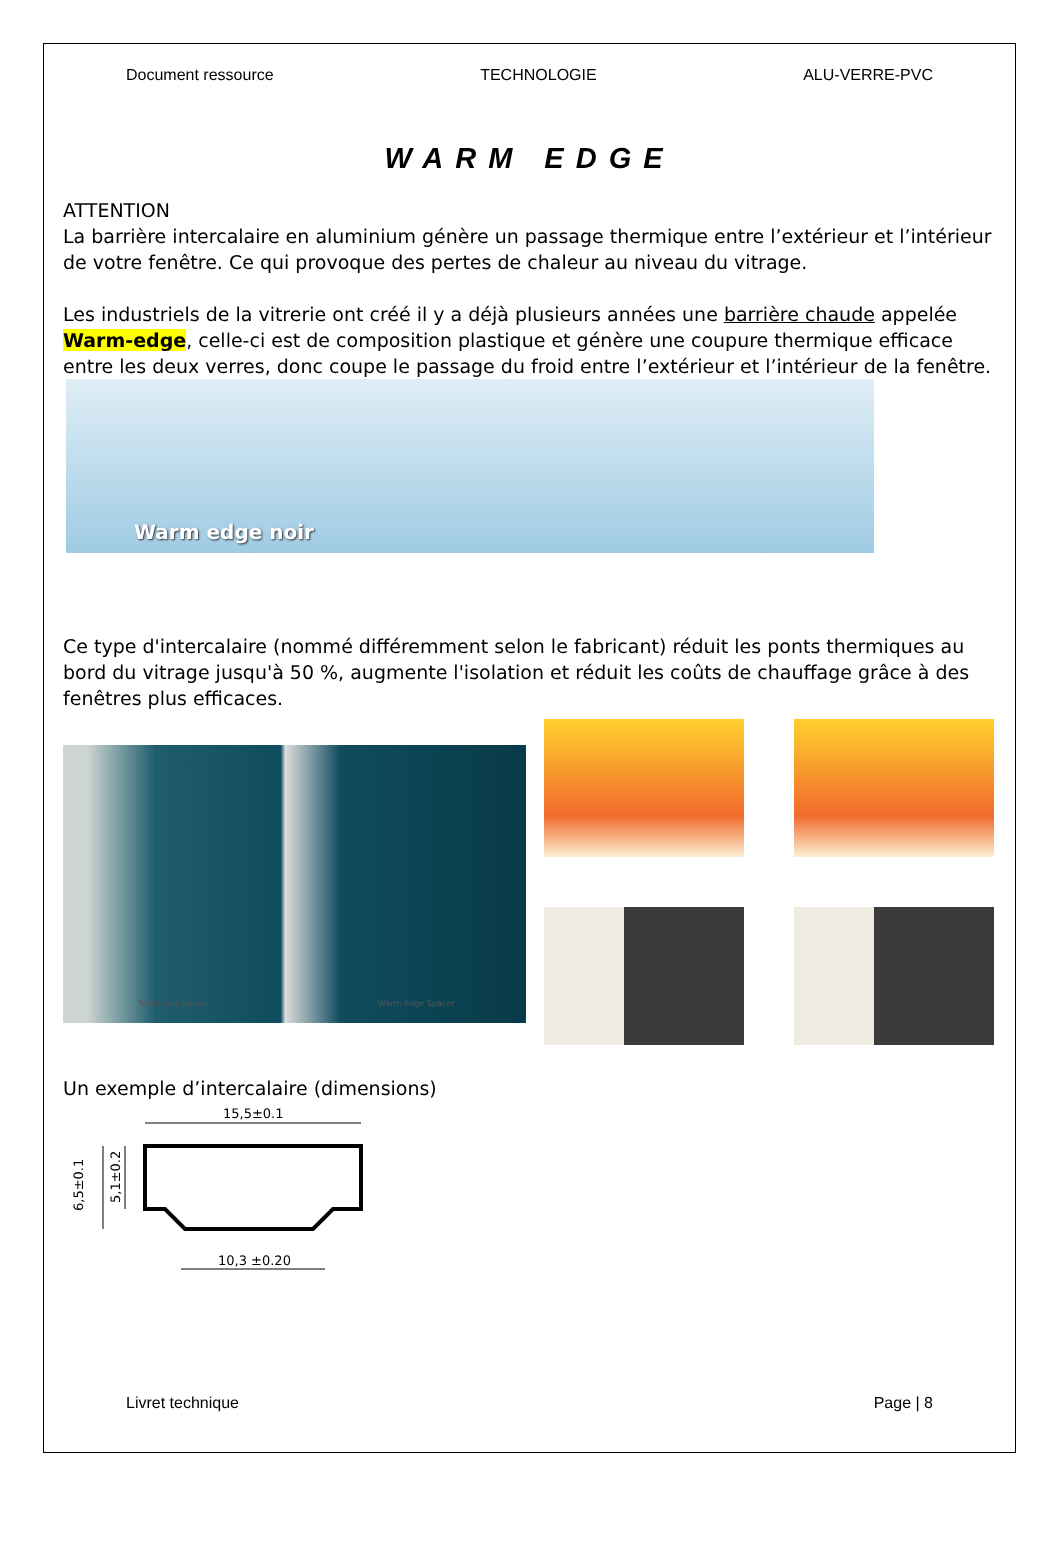Document ressource TECHNOLOGIE ALU-VERRE-PVC
WARM EDGE
ATTENTION
La barrière intercalaire en aluminium génère un passage thermique entre l’extérieur et l’intérieur de votre fenêtre. Ce qui provoque des pertes de chaleur au niveau du vitrage.
Les industriels de la vitrerie ont créé il y a déjà plusieurs années une barrière chaude appelée Warm-edge, celle-ci est de composition plastique et génère une coupure thermique efficace entre les deux verres, donc coupe le passage du froid entre l’extérieur et l’intérieur de la fenêtre.
Warm edge noir
Ce type d'intercalaire (nommé différemment selon le fabricant) réduit les ponts thermiques au bord du vitrage jusqu'à 50 %, augmente l'isolation et réduit les coûts de chauffage grâce à des fenêtres plus efficaces.
Traditional Spacer Warm-Edge Spacer
Un exemple d’intercalaire (dimensions)
15,5±0.1
6,5±0.1
5,1±0.2
10,3 ±0.20
Livret technique Page | 8